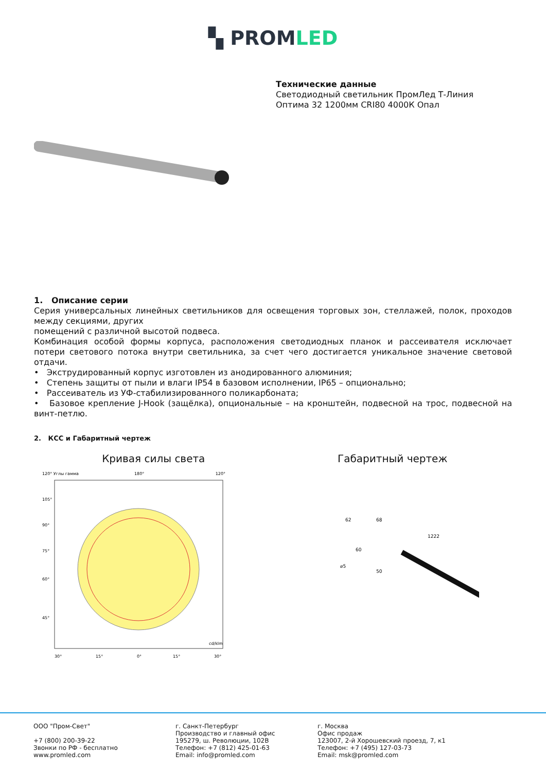▚ PROMLED
Технические данные
Светодиодный светильник ПромЛед Т-Линия
Оптима 32 1200мм CRI80 4000К Опал
1. Описание серии
Серия универсальных линейных светильников для освещения торговых зон, стеллажей, полок, проходов между секциями, других
помещений с различной высотой подвеса.
Комбинация особой формы корпуса, расположения светодиодных планок и рассеивателя исключает потери светового потока внутри светильника, за счет чего достигается уникальное значение световой отдачи.
• Экструдированный корпус изготовлен из анодированного алюминия;
• Степень защиты от пыли и влаги IP54 в базовом исполнении, IP65 – опционально;
• Рассеиватель из УФ-стабилизированного поликарбоната;
• Базовое крепление J-Hook (защёлка), опциональные – на кронштейн, подвесной на трос, подвесной на винт-петлю.
2. КСС и Габаритный чертеж
Кривая силы света
120° Углы гамма
180°
120°
105°
90°
75°
60°
45°
30°
15°
0°
15°
30°
cd/klm
Габаритный чертеж
68
62
1222
60
⌀5
50
ООО "Пром-Свет"
+7 (800) 200-39-22
Звонки по РФ - бесплатно
www.promled.com
г. Санкт-Петербург
Производство и главный офис
195279, ш. Революции, 102В
Телефон: +7 (812) 425-01-63
Email: info@promled.com
г. Москва
Офис продаж
123007, 2-й Хорошевский проезд, 7, к1
Телефон: +7 (495) 127-03-73
Email: msk@promled.com